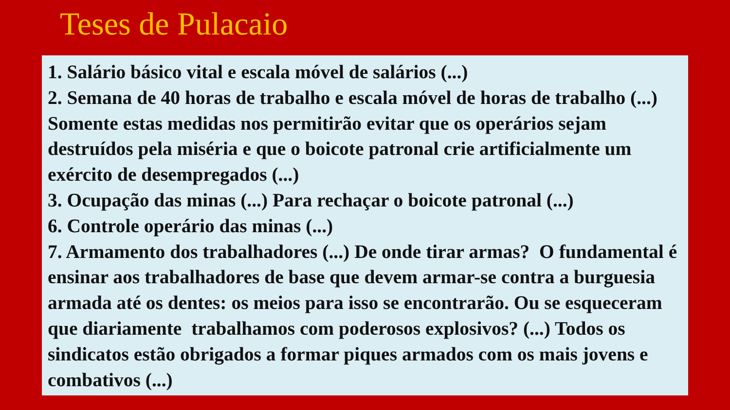Teses de Pulacaio
1. Salário básico vital e escala móvel de salários (...)
2. Semana de 40 horas de trabalho e escala móvel de horas de trabalho (...) Somente estas medidas nos permitirão evitar que os operários sejam destruídos pela miséria e que o boicote patronal crie artificialmente um exército de desempregados (...)
3. Ocupação das minas (...) Para rechaçar o boicote patronal (...)
6. Controle operário das minas (...)
7. Armamento dos trabalhadores (...) De onde tirar armas? O fundamental é ensinar aos trabalhadores de base que devem armar-se contra a burguesia armada até os dentes: os meios para isso se encontrarão. Ou se esqueceram que diariamente trabalhamos com poderosos explosivos? (...) Todos os sindicatos estão obrigados a formar piques armados com os mais jovens e combativos (...)